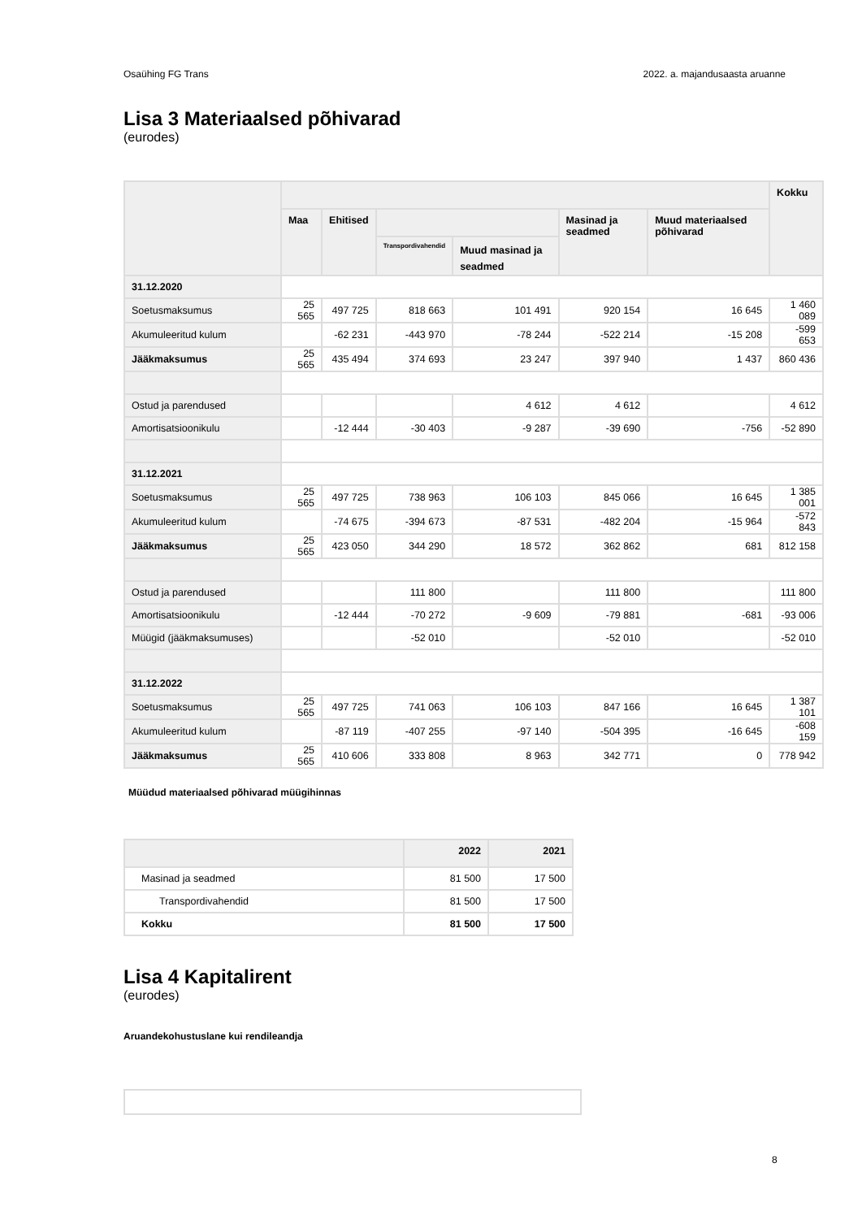Osaühing FG Trans 2022. a. majandusaasta aruanne
Lisa 3 Materiaalsed põhivarad
(eurodes)
| | | | | | | | Kokku |
| --- | --- | --- | --- | --- | --- | --- | --- |
| | Maa | Ehitised | | | Masinad ja seadmed | Muud materiaalsed põhivarad | |
| | | | Transpordivahendid | Muud masinad ja seadmed | | | |
| 31.12.2020 | | | | | | | |
| Soetusmaksumus | 25 565 | 497 725 | 818 663 | 101 491 | 920 154 | 16 645 | 1 460 089 |
| Akumuleeritud kulum | | -62 231 | -443 970 | -78 244 | -522 214 | -15 208 | -599 653 |
| Jääkmaksumus | 25 565 | 435 494 | 374 693 | 23 247 | 397 940 | 1 437 | 860 436 |
| Ostud ja parendused | | | | 4 612 | 4 612 | | 4 612 |
| Amortisatsioonikulu | | -12 444 | -30 403 | -9 287 | -39 690 | -756 | -52 890 |
| 31.12.2021 | | | | | | | |
| Soetusmaksumus | 25 565 | 497 725 | 738 963 | 106 103 | 845 066 | 16 645 | 1 385 001 |
| Akumuleeritud kulum | | -74 675 | -394 673 | -87 531 | -482 204 | -15 964 | -572 843 |
| Jääkmaksumus | 25 565 | 423 050 | 344 290 | 18 572 | 362 862 | 681 | 812 158 |
| Ostud ja parendused | | | 111 800 | | 111 800 | | 111 800 |
| Amortisatsioonikulu | | -12 444 | -70 272 | -9 609 | -79 881 | -681 | -93 006 |
| Müügid (jääkmaksumuses) | | | -52 010 | | -52 010 | | -52 010 |
| 31.12.2022 | | | | | | | |
| Soetusmaksumus | 25 565 | 497 725 | 741 063 | 106 103 | 847 166 | 16 645 | 1 387 101 |
| Akumuleeritud kulum | | -87 119 | -407 255 | -97 140 | -504 395 | -16 645 | -608 159 |
| Jääkmaksumus | 25 565 | 410 606 | 333 808 | 8 963 | 342 771 | 0 | 778 942 |
Müüdud materiaalsed põhivarad müügihinnas
| | 2022 | 2021 |
| --- | --- | --- |
| Masinad ja seadmed | 81 500 | 17 500 |
| Transpordivahendid | 81 500 | 17 500 |
| Kokku | 81 500 | 17 500 |
Lisa 4 Kapitalirent
(eurodes)
Aruandekohustuslane kui rendileandja
8